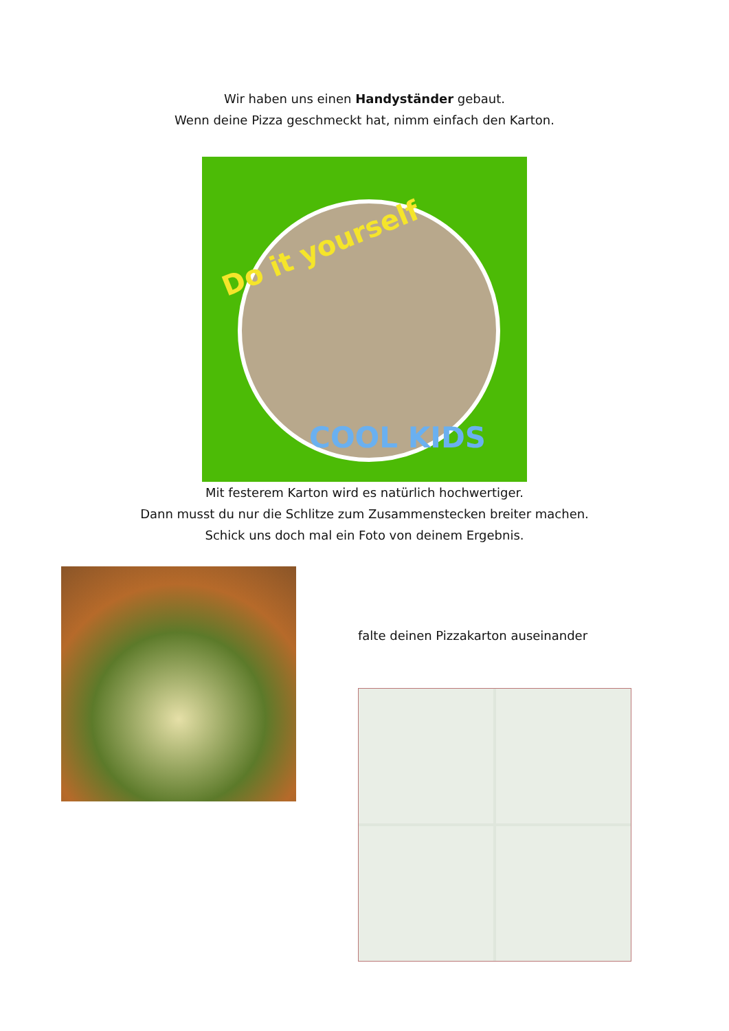Wir haben uns einen Handyständer gebaut.
Wenn deine Pizza geschmeckt hat, nimm einfach den Karton.
Do it yourself
COOL KIDS
Mit festerem Karton wird es natürlich hochwertiger.
Dann musst du nur die Schlitze zum Zusammenstecken breiter machen.
Schick uns doch mal ein Foto von deinem Ergebnis.
falte deinen Pizzakarton auseinander